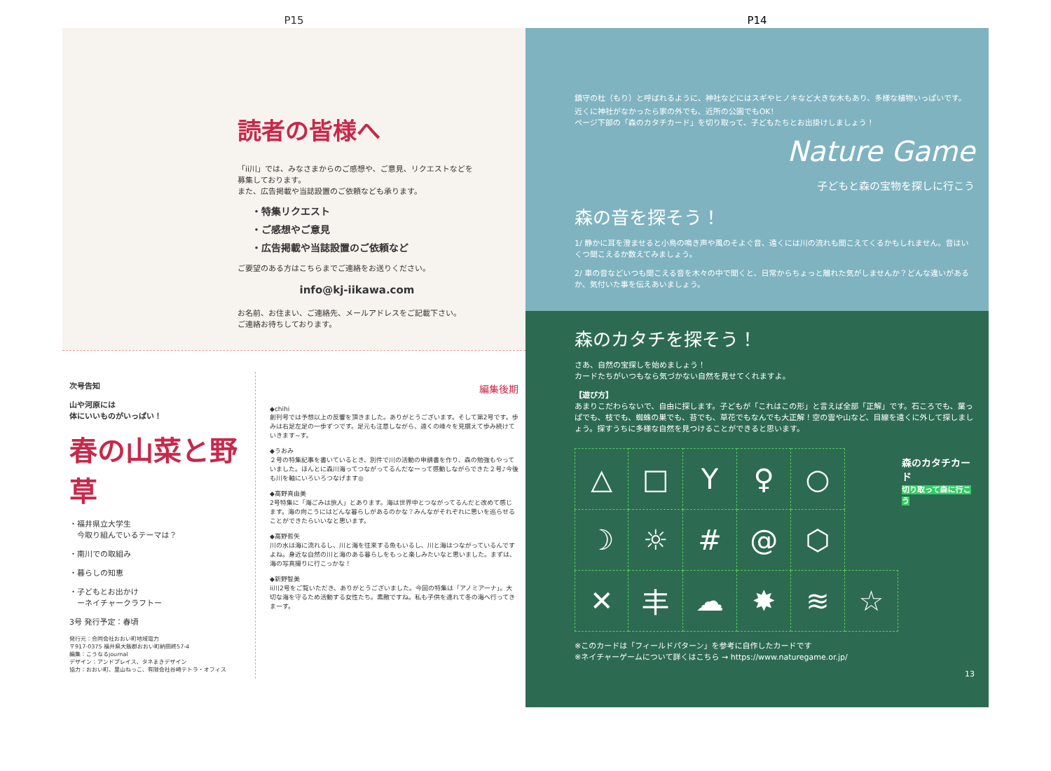P15
読者の皆様へ
「ii川」では、みなさまからのご感想や、ご意見、リクエストなどを募集しております。
また、広告掲載や当誌設置のご依頼なども承ります。
・特集リクエスト
・ご感想やご意見
・広告掲載や当誌設置のご依頼など
ご要望のある方はこちらまでご連絡をお送りください。
info@kj-iikawa.com
お名前、お住まい、ご連絡先、メールアドレスをご記載下さい。
ご連絡お待ちしております。
次号告知
山や河原には
体にいいものがいっぱい！
春の山菜と野草
・福井県立大学生
　今取り組んでいるテーマは？
・南川での取組み
・暮らしの知恵
・子どもとお出かけ
　ーネイチャークラフトー
3号 発行予定：春頃
発行元：合同会社おおい町地域電力
〒917-0375 福井県大飯郡おおい町納田終57-4
編集：こうなるjournal
デザイン：アンドプレイス、タネまきデザイン
協力：おおい町、里山ねっこ、有限会社谷崎テトラ・オフィス
編集後期
◆chihi
創刊号では予想以上の反響を頂きました。ありがとうございます。そして第2号です。歩みは右足左足の一歩ずつです。足元も注意しながら、遠くの峰々を見据えて歩み続けていきます~す。
◆うおみ
２号の特集記事を書いているとき、別件で川の活動の申請書を作り、森の勉強もやっていました。ほんとに森川海ってつながってるんだなーって感動しながらできた２号♪今後も川を軸にいろいろつなげます◎
◆高野真由美
2号特集に「海ごみは旅人」とあります。海は世界中とつながってるんだと改めて感じます。海の向こうにはどんな暮らしがあるのかな？みんながそれぞれに思いを巡らせることができたらいいなと思います。
◆高野哲矢
川の水は海に流れるし、川と海を往来する魚もいるし、川と海はつながっているんですよね。身近な自然の川と海のある暮らしをもっと楽しみたいなと思いました。まずは、海の写真撮りに行こっかな！
◆新野智美
ii川2号をご覧いただき、ありがとうございました。今回の特集は「アノミアーナ」。大切な海を守るため活動する女性たち。素敵ですね。私も子供を連れて冬の海へ行ってきまーす。
P14
鎮守の杜（もり）と呼ばれるように、神社などにはスギやヒノキなど大きな木もあり、多様な植物いっぱいです。
近くに神社がなかったら家の外でも、近所の公園でもOK！
ページ下部の「森のカタチカード」を切り取って、子どもたちとお出掛けしましょう！
Nature Game
子どもと森の宝物を探しに行こう
森の音を探そう！
1/ 静かに耳を澄ませると小鳥の鳴き声や風のそよぐ音、遠くには川の流れも聞こえてくるかもしれません。音はいくつ聞こえるか数えてみましょう。
2/ 車の音などいつも聞こえる音を木々の中で聞くと、日常からちょっと離れた気がしませんか？どんな違いがあるか、気付いた事を伝えあいましょう。
森のカタチを探そう！
さあ、自然の宝探しを始めましょう！
カードたちがいつもなら気づかない自然を見せてくれますよ。
【遊び方】
あまりこだわらないで、自由に探します。子どもが「これはこの形」と言えば全部「正解」です。石ころでも、葉っぱでも、枝でも、蜘蛛の巣でも、苔でも、草花でもなんでも大正解！空の雲や山など、目線を遠くに外して探しましょう。探すうちに多様な自然を見つけることができると思います。
| △ | □ | Y | ♀ | ○ | |
| ☽ | ☼ | # | @ | ⬡ | |
| ✕ | 丰 | ☁ | ✸ | ≋ | ☆ |
森のカタチカード
切り取って森に行こう
※このカードは「フィールドパターン」を参考に自作したカードです
※ネイチャーゲームについて詳くはこちら → https://www.naturegame.or.jp/
13